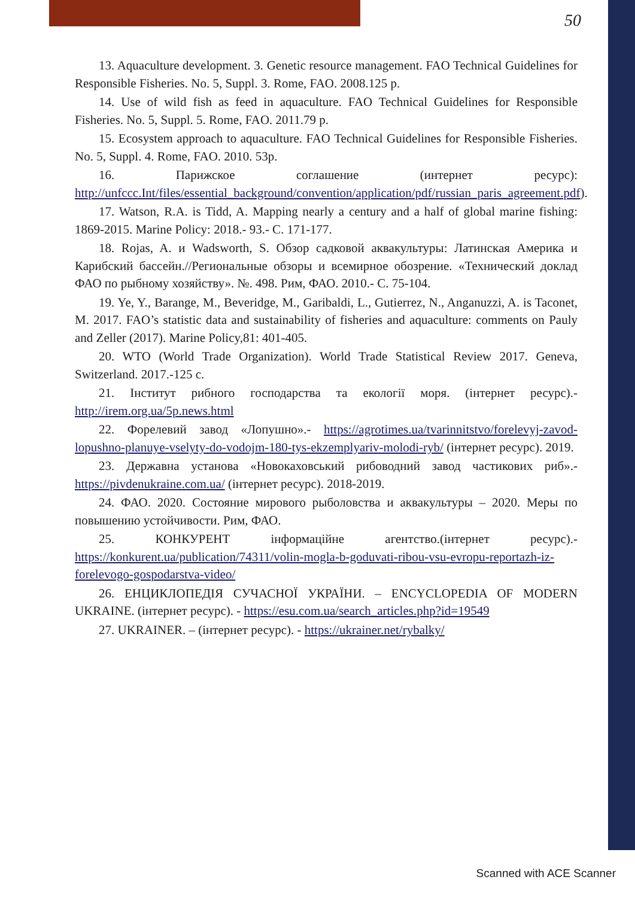50
13. Aquaculture development. 3. Genetic resource management. FAO Technical Guidelines for Responsible Fisheries. No. 5, Suppl. 3. Rome, FAO. 2008.125 p.
14. Use of wild fish as feed in aquaculture. FAO Technical Guidelines for Responsible Fisheries. No. 5, Suppl. 5. Rome, FAO. 2011.79 p.
15. Ecosystem approach to aquaculture. FAO Technical Guidelines for Responsible Fisheries. No. 5, Suppl. 4. Rome, FAO. 2010. 53p.
16. Парижское соглашение (интернет ресурс): http://unfccc.Int/files/essential_background/convention/application/pdf/russian_paris_agreement.pdf).
17. Watson, R.A. is Tidd, A. Mapping nearly a century and a half of global marine fishing: 1869-2015. Marine Policy: 2018.- 93.- С. 171-177.
18. Rojas, A. и Wadsworth, S. Обзор садковой аквакультуры: Латинская Америка и Карибский бассейн.//Региональные обзоры и всемирное обозрение. «Технический доклад ФАО по рыбному хозяйству». №. 498. Рим, ФАО. 2010.- С. 75-104.
19. Ye, Y., Barange, M., Beveridge, M., Garibaldi, L., Gutierrez, N., Anganuzzi, A. is Taconet, M. 2017. FAO’s statistic data and sustainability of fisheries and aquaculture: comments on Pauly and Zeller (2017). Marine Policy,81: 401-405.
20. WTO (World Trade Organization). World Trade Statistical Review 2017. Geneva, Switzerland. 2017.-125 с.
21. Інститут рибного господарства та екології моря. (інтернет ресурс).- http://irem.org.ua/5p.news.html
22. Форелевий завод «Лопушно».- https://agrotimes.ua/tvarinnitstvo/forelevyj-zavod-lopushno-planuye-vselyty-do-vodojm-180-tys-ekzemplyariv-molodi-ryb/ (інтернет ресурс). 2019.
23. Державна установа «Новокаховський рибоводний завод частикових риб».- https://pivdenukraine.com.ua/ (інтернет ресурс). 2018-2019.
24. ФАО. 2020. Состояние мирового рыболовства и аквакультуры – 2020. Меры по повышению устойчивости. Рим, ФАО.
25. КОНКУРЕНТ інформаційне агентство.(інтернет ресурс).- https://konkurent.ua/publication/74311/volin-mogla-b-goduvati-ribou-vsu-evropu-reportazh-iz-forelevogo-gospodarstva-video/
26. ЕНЦИКЛОПЕДІЯ СУЧАСНОЇ УКРАЇНИ. – ENCYCLOPEDIA OF MODERN UKRAINE. (інтернет ресурс). - https://esu.com.ua/search_articles.php?id=19549
27. UKRAINER. – (інтернет ресурс). - https://ukrainer.net/rybalky/
Scanned with ACE Scanner